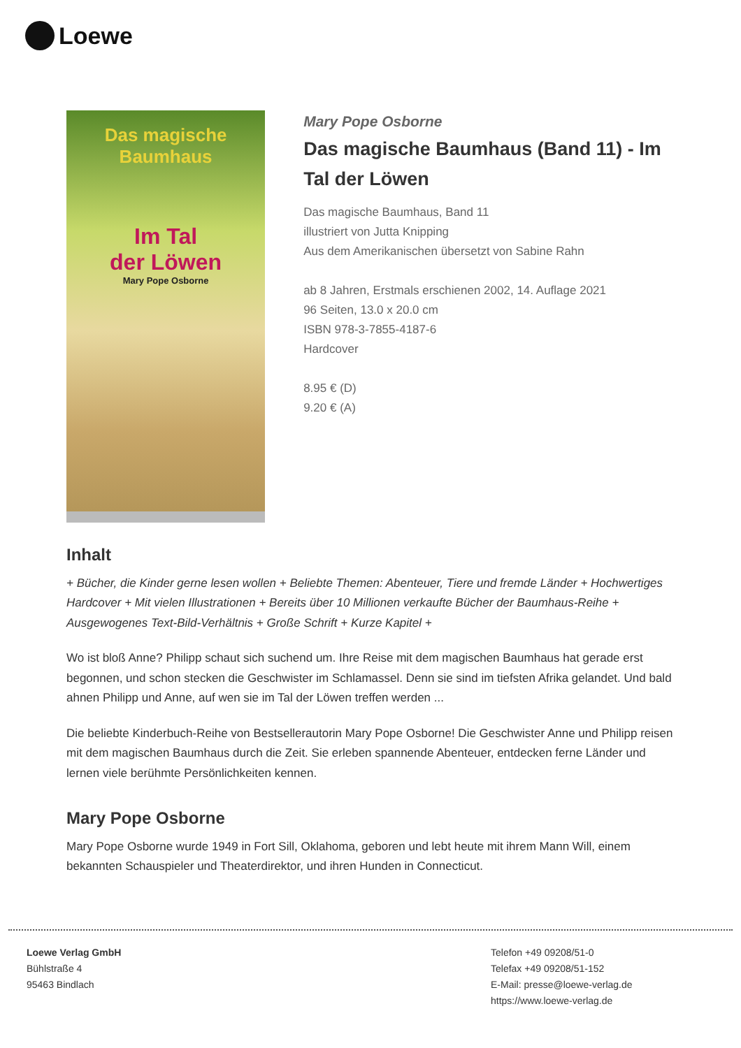Loewe
Das magische
Baumhaus
Im Tal
der Löwen
Mary Pope Osborne
Mary Pope Osborne
Das magische Baumhaus (Band 11) - Im Tal der Löwen
Das magische Baumhaus, Band 11
illustriert von Jutta Knipping
Aus dem Amerikanischen übersetzt von Sabine Rahn
ab 8 Jahren, Erstmals erschienen 2002, 14. Auflage 2021
96 Seiten, 13.0 x 20.0 cm
ISBN 978-3-7855-4187-6
Hardcover
8.95 € (D)
9.20 € (A)
Inhalt
+ Bücher, die Kinder gerne lesen wollen + Beliebte Themen: Abenteuer, Tiere und fremde Länder + Hochwertiges Hardcover + Mit vielen Illustrationen + Bereits über 10 Millionen verkaufte Bücher der Baumhaus-Reihe + Ausgewogenes Text-Bild-Verhältnis + Große Schrift + Kurze Kapitel +
Wo ist bloß Anne? Philipp schaut sich suchend um. Ihre Reise mit dem magischen Baumhaus hat gerade erst begonnen, und schon stecken die Geschwister im Schlamassel. Denn sie sind im tiefsten Afrika gelandet. Und bald ahnen Philipp und Anne, auf wen sie im Tal der Löwen treffen werden ...
Die beliebte Kinderbuch-Reihe von Bestsellerautorin Mary Pope Osborne! Die Geschwister Anne und Philipp reisen mit dem magischen Baumhaus durch die Zeit. Sie erleben spannende Abenteuer, entdecken ferne Länder und lernen viele berühmte Persönlichkeiten kennen.
Mary Pope Osborne
Mary Pope Osborne wurde 1949 in Fort Sill, Oklahoma, geboren und lebt heute mit ihrem Mann Will, einem bekannten Schauspieler und Theaterdirektor, und ihren Hunden in Connecticut.
Loewe Verlag GmbH
Bühlstraße 4
95463 Bindlach
Telefon +49 09208/51-0
Telefax +49 09208/51-152
E-Mail: presse@loewe-verlag.de
https://www.loewe-verlag.de